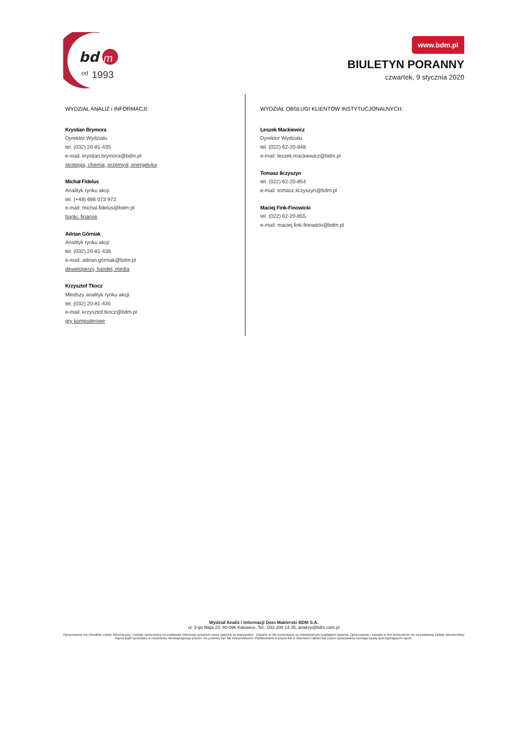bd
m
od
1993
www.bdm.pl
BIULETYN PORANNY
czwartek, 9 stycznia 2020
WYDZIAŁ ANALIZ i INFORMACJI:
Krystian Brymora
Dyrektor Wydziału
tel. (032) 20-81-435
e-mail: krystian.brymora@bdm.pl
strategia, chemia, przemysł, energetyka
Michał Fidelus
Analityk rynku akcji
tel. (+48) 666 073 972
e-mail: michal.fidelus@bdm.pl
banki, finanse
Adrian Górniak
Analityk rynku akcji
tel. (032) 20-81-438
e-mail: adrian.górniak@bdm.pl
deweloperzy, handel, media
Krzysztof Tkocz
Młodszy analityk rynku akcji
tel. (032) 20-81-435
e-mail: krzysztof.tkocz@bdm.pl
gry komputerowe
WYDZIAŁ OBSŁUGI KLIENTÓW INSTYTUCJONALNYCH:
Leszek Mackiewicz
Dyrektor Wydziału
tel. (022) 62-20-848
e-mail: leszek.mackiewicz@bdm.pl
Tomasz Ilczyszyn
tel. (022) 62-20-854
e-mail: tomasz.ilczyszyn@bdm.pl
Maciej Fink-Finowicki
tel. (022) 62-20-855
e-mail: maciej.fink-finowicki@bdm.pl
Wydział Analiz i Informacji Dom Maklerski BDM S.A.
ul. 3-go Maja 23, 40-096 Katowice, Tel.: 032 208 14 35, analizy@bdm.com.pl
Opracowanie ma charakter czysto informacyjny i zostało opracowany na podstawie informacji uznanych przez autorów za wiarygodne . Zawarte w nim komentarze są subiektywnymi poglądami autorów. Opracowanie i zawarte w nim komentarze nie są podstawą żadnej rekomendacji kupna bądź sprzedaży w rozumieniu obowiązującego prawa i nie powinny być tak interpretowane. Publikowanie w prasie lub w Internecie całości lub części opracowania wymaga zgody sporządzających raport.